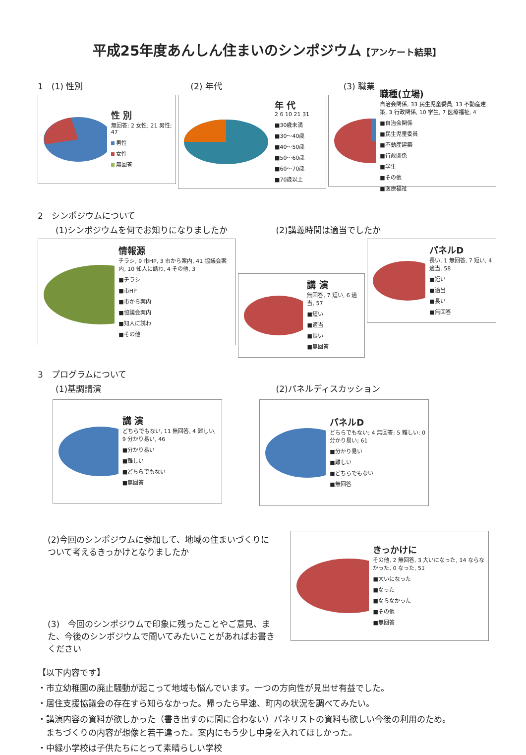平成25年度あんしん住まいのシンポジウム【アンケート結果】
1　(1) 性別 (2) 年代 (3) 職業
性 別
無回答; 2 女性; 21 男性; 47
男性
女性
無回答
年 代
2 6 10 21 31
■30歳未満
■30〜40歳
■40〜50歳
■50〜60歳
■60〜70歳
■70歳以上
職種(立場)
自治会関係, 33 民生児童委員, 13 不動産建築, 3 行政関係, 10 学生, 7 医療福祉, 4
■自治会関係
■民生児童委員
■不動産建築
■行政関係
■学生
■その他
■医療福祉
2　シンポジウムについて
(1)シンポジウムを何でお知りになりましたか (2)講義時間は適当でしたか
情報源
チラシ, 9 市HP, 3 市から案内, 41 協議会案内, 10 知人に誘わ, 4 その他, 3
■チラシ
■市HP
■市から案内
■協議会案内
■知人に誘わ
■その他
講 演
無回答, 7 短い, 6 適当, 57
■短い
■適当
■長い
■無回答
パネルD
長い, 1 無回答, 7 短い, 4 適当, 58
■短い
■適当
■長い
■無回答
3　プログラムについて
(1)基調講演 (2)パネルディスカッション
講 演
どちらでもない, 11 無回答, 4 難しい, 9 分かり易い, 46
■分かり易い
■難しい
■どちらでもない
■無回答
パネルD
どちらでもない; 4 無回答; 5 難しい; 0 分かり易い; 61
■分かり易い
■難しい
■どちらでもない
■無回答
(2)今回のシンポジウムに参加して、地域の住まいづくりについて考えるきっかけとなりましたか
(3)　今回のシンポジウムで印象に残ったことやご意見、また、今後のシンポジウムで聞いてみたいことがあればお書きください
きっかけに
その他, 2 無回答, 3 大いになった, 14 ならなかった, 0 なった, 51
■大いになった
■なった
■ならなかった
■その他
■無回答
【以下内容です】
・市立幼稚園の廃止騒動が起こって地域も悩んでいます。一つの方向性が見出せ有益でした。
・居住支援協議会の存在すら知らなかった。帰ったら早速、町内の状況を調べてみたい。
・講演内容の資料が欲しかった（書き出すのに間に合わない）パネリストの資料も欲しい今後の利用のため。
　まちづくりの内容が想像と若干違った。案内にもう少し中身を入れてほしかった。
・中緑小学校は子供たちにとって素晴らしい学校